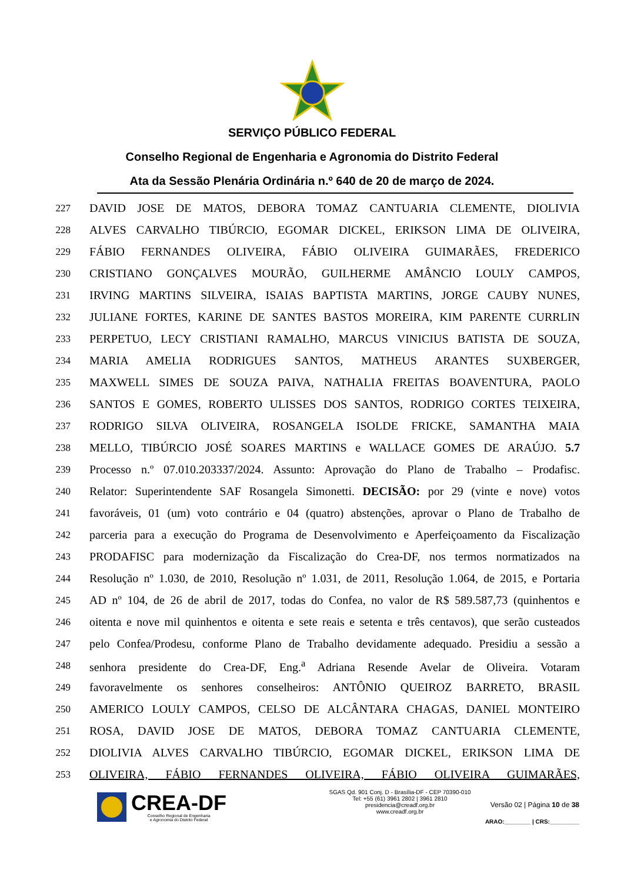SERVIÇO PÚBLICO FEDERAL
Conselho Regional de Engenharia e Agronomia do Distrito Federal
Ata da Sessão Plenária Ordinária n.º 640 de 20 de março de 2024.
227 DAVID JOSE DE MATOS, DEBORA TOMAZ CANTUARIA CLEMENTE, DIOLIVIA
228 ALVES CARVALHO TIBÚRCIO, EGOMAR DICKEL, ERIKSON LIMA DE OLIVEIRA,
229 FÁBIO FERNANDES OLIVEIRA, FÁBIO OLIVEIRA GUIMARÃES, FREDERICO
230 CRISTIANO GONÇALVES MOURÃO, GUILHERME AMÂNCIO LOULY CAMPOS,
231 IRVING MARTINS SILVEIRA, ISAIAS BAPTISTA MARTINS, JORGE CAUBY NUNES,
232 JULIANE FORTES, KARINE DE SANTES BASTOS MOREIRA, KIM PARENTE CURRLIN
233 PERPETUO, LECY CRISTIANI RAMALHO, MARCUS VINICIUS BATISTA DE SOUZA,
234 MARIA AMELIA RODRIGUES SANTOS, MATHEUS ARANTES SUXBERGER,
235 MAXWELL SIMES DE SOUZA PAIVA, NATHALIA FREITAS BOAVENTURA, PAOLO
236 SANTOS E GOMES, ROBERTO ULISSES DOS SANTOS, RODRIGO CORTES TEIXEIRA,
237 RODRIGO SILVA OLIVEIRA, ROSANGELA ISOLDE FRICKE, SAMANTHA MAIA
238 MELLO, TIBÚRCIO JOSÉ SOARES MARTINS e WALLACE GOMES DE ARAÚJO. 5.7
239 Processo n.º 07.010.203337/2024. Assunto: Aprovação do Plano de Trabalho – Prodafisc.
240 Relator: Superintendente SAF Rosangela Simonetti. DECISÃO: por 29 (vinte e nove) votos
241 favoráveis, 01 (um) voto contrário e 04 (quatro) abstenções, aprovar o Plano de Trabalho de
242 parceria para a execução do Programa de Desenvolvimento e Aperfeiçoamento da Fiscalização
243 PRODAFISC para modernização da Fiscalização do Crea-DF, nos termos normatizados na
244 Resolução nº 1.030, de 2010, Resolução nº 1.031, de 2011, Resolução 1.064, de 2015, e Portaria
245 AD nº 104, de 26 de abril de 2017, todas do Confea, no valor de R$ 589.587,73 (quinhentos e
246 oitenta e nove mil quinhentos e oitenta e sete reais e setenta e três centavos), que serão custeados
247 pelo Confea/Prodesu, conforme Plano de Trabalho devidamente adequado. Presidiu a sessão a
248 senhora presidente do Crea-DF, Eng.<sup>a</sup> Adriana Resende Avelar de Oliveira. Votaram
249 favoravelmente os senhores conselheiros: ANTÔNIO QUEIROZ BARRETO, BRASIL
250 AMERICO LOULY CAMPOS, CELSO DE ALCÂNTARA CHAGAS, DANIEL MONTEIRO
251 ROSA, DAVID JOSE DE MATOS, DEBORA TOMAZ CANTUARIA CLEMENTE,
252 DIOLIVIA ALVES CARVALHO TIBÚRCIO, EGOMAR DICKEL, ERIKSON LIMA DE
253 OLIVEIRA, FÁBIO FERNANDES OLIVEIRA, FÁBIO OLIVEIRA GUIMARÃES,
CREA-DF
Conselho Regional de Engenharia
e Agronomia do Distrito Federal
SGAS Qd. 901 Conj. D - Brasília-DF - CEP 70390-010
Tel: +55 (61) 3961 2802 | 3961 2810
presidencia@creadf.org.br
www.creadf.org.br
Versão 02 | Página 10 de 38
ARAO:________ | CRS:_________